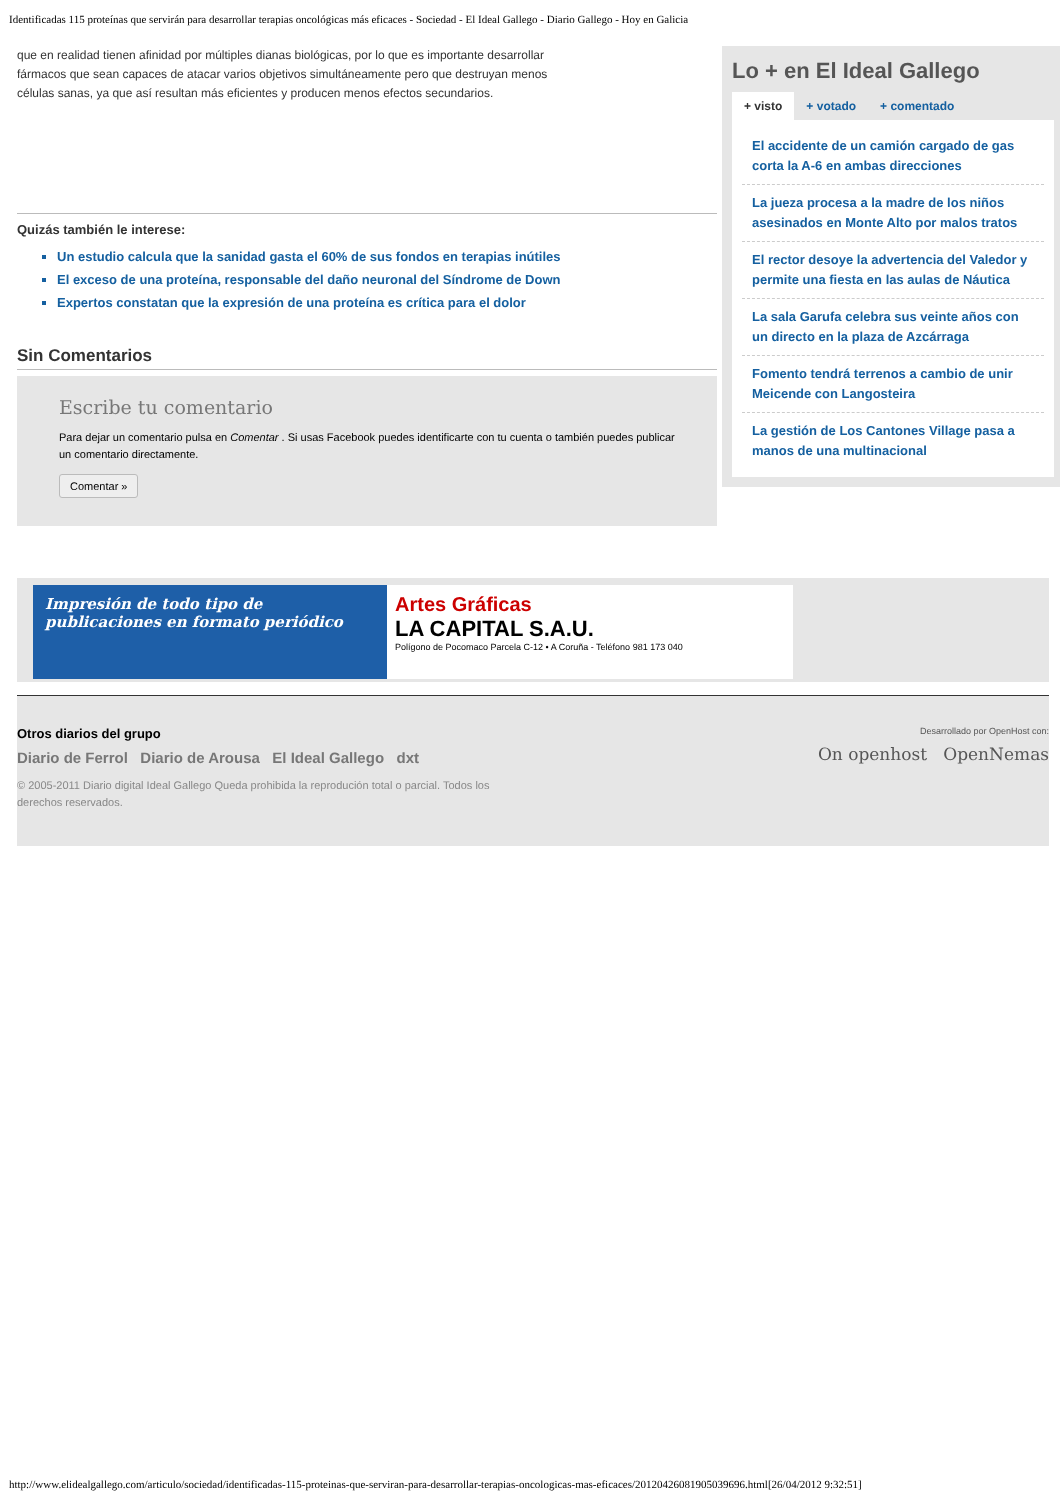Identificadas 115 proteínas que servirán para desarrollar terapias oncológicas más eficaces - Sociedad - El Ideal Gallego - Diario Gallego - Hoy en Galicia
que en realidad tienen afinidad por múltiples dianas biológicas, por lo que es importante desarrollar fármacos que sean capaces de atacar varios objetivos simultáneamente pero que destruyan menos células sanas, ya que así resultan más eficientes y producen menos efectos secundarios.
Quizás también le interese:
Un estudio calcula que la sanidad gasta el 60% de sus fondos en terapias inútiles
El exceso de una proteína, responsable del daño neuronal del Síndrome de Down
Expertos constatan que la expresión de una proteína es crítica para el dolor
Sin Comentarios
Escribe tu comentario
Para dejar un comentario pulsa en Comentar . Si usas Facebook puedes identificarte con tu cuenta o también puedes publicar un comentario directamente.
Comentar »
Lo + en El Ideal Gallego
+ visto + votado + comentado
El accidente de un camión cargado de gas corta la A-6 en ambas direcciones
La jueza procesa a la madre de los niños asesinados en Monte Alto por malos tratos
El rector desoye la advertencia del Valedor y permite una fiesta en las aulas de Náutica
La sala Garufa celebra sus veinte años con un directo en la plaza de Azcárraga
Fomento tendrá terrenos a cambio de unir Meicende con Langosteira
La gestión de Los Cantones Village pasa a manos de una multinacional
Impresión de todo tipo de publicaciones en formato periódico
Artes Gráficas
LA CAPITAL S.A.U.
Polígono de Pocomaco Parcela C-12 • A Coruña - Teléfono 981 173 040
Otros diarios del grupo
Diario de Ferrol Diario de Arousa El Ideal Gallego dxt
Desarrollado por OpenHost con:
On openhost OpenNemas
© 2005-2011 Diario digital Ideal Gallego Queda prohibida la reprodución total o parcial. Todos los derechos reservados.
http://www.elidealgallego.com/articulo/sociedad/identificadas-115-proteinas-que-serviran-para-desarrollar-terapias-oncologicas-mas-eficaces/20120426081905039696.html[26/04/2012 9:32:51]